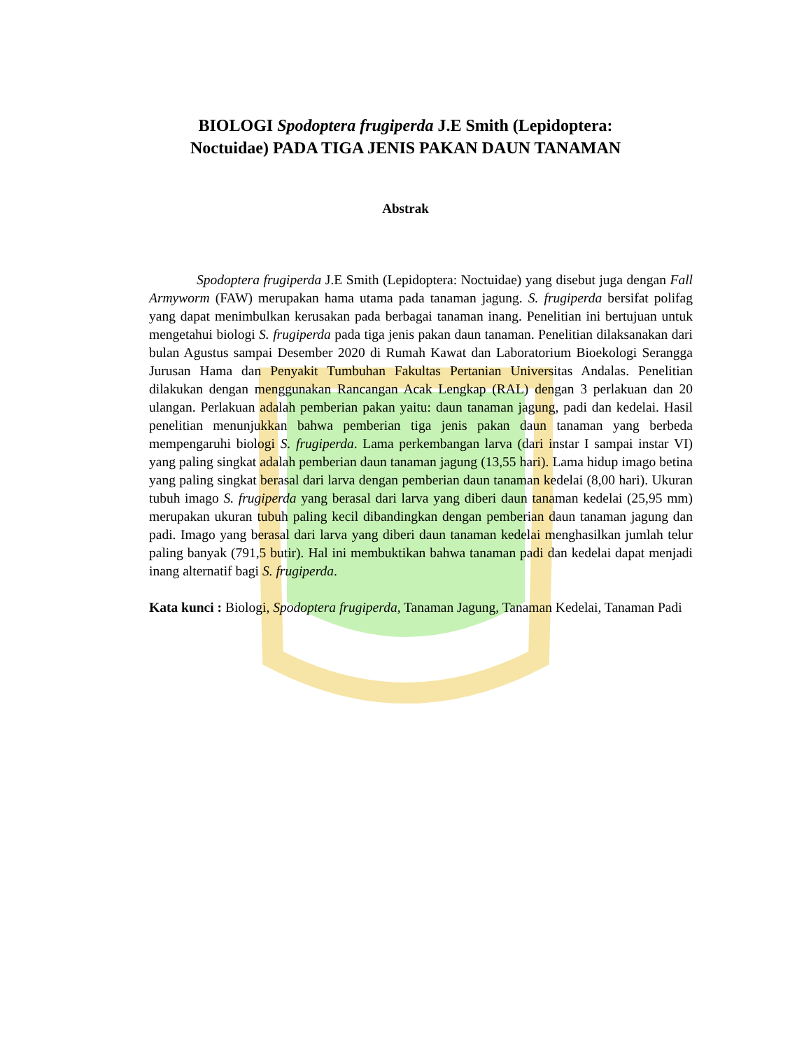BIOLOGI Spodoptera frugiperda J.E Smith (Lepidoptera:
Noctuidae) PADA TIGA JENIS PAKAN DAUN TANAMAN
Abstrak
Spodoptera frugiperda J.E Smith (Lepidoptera: Noctuidae) yang disebut juga dengan Fall Armyworm (FAW) merupakan hama utama pada tanaman jagung. S. frugiperda bersifat polifag yang dapat menimbulkan kerusakan pada berbagai tanaman inang. Penelitian ini bertujuan untuk mengetahui biologi S. frugiperda pada tiga jenis pakan daun tanaman. Penelitian dilaksanakan dari bulan Agustus sampai Desember 2020 di Rumah Kawat dan Laboratorium Bioekologi Serangga Jurusan Hama dan Penyakit Tumbuhan Fakultas Pertanian Universitas Andalas. Penelitian dilakukan dengan menggunakan Rancangan Acak Lengkap (RAL) dengan 3 perlakuan dan 20 ulangan. Perlakuan adalah pemberian pakan yaitu: daun tanaman jagung, padi dan kedelai. Hasil penelitian menunjukkan bahwa pemberian tiga jenis pakan daun tanaman yang berbeda mempengaruhi biologi S. frugiperda. Lama perkembangan larva (dari instar I sampai instar VI) yang paling singkat adalah pemberian daun tanaman jagung (13,55 hari). Lama hidup imago betina yang paling singkat berasal dari larva dengan pemberian daun tanaman kedelai (8,00 hari). Ukuran tubuh imago S. frugiperda yang berasal dari larva yang diberi daun tanaman kedelai (25,95 mm) merupakan ukuran tubuh paling kecil dibandingkan dengan pemberian daun tanaman jagung dan padi. Imago yang berasal dari larva yang diberi daun tanaman kedelai menghasilkan jumlah telur paling banyak (791,5 butir). Hal ini membuktikan bahwa tanaman padi dan kedelai dapat menjadi inang alternatif bagi S. frugiperda.
Kata kunci : Biologi, Spodoptera frugiperda, Tanaman Jagung, Tanaman Kedelai, Tanaman Padi